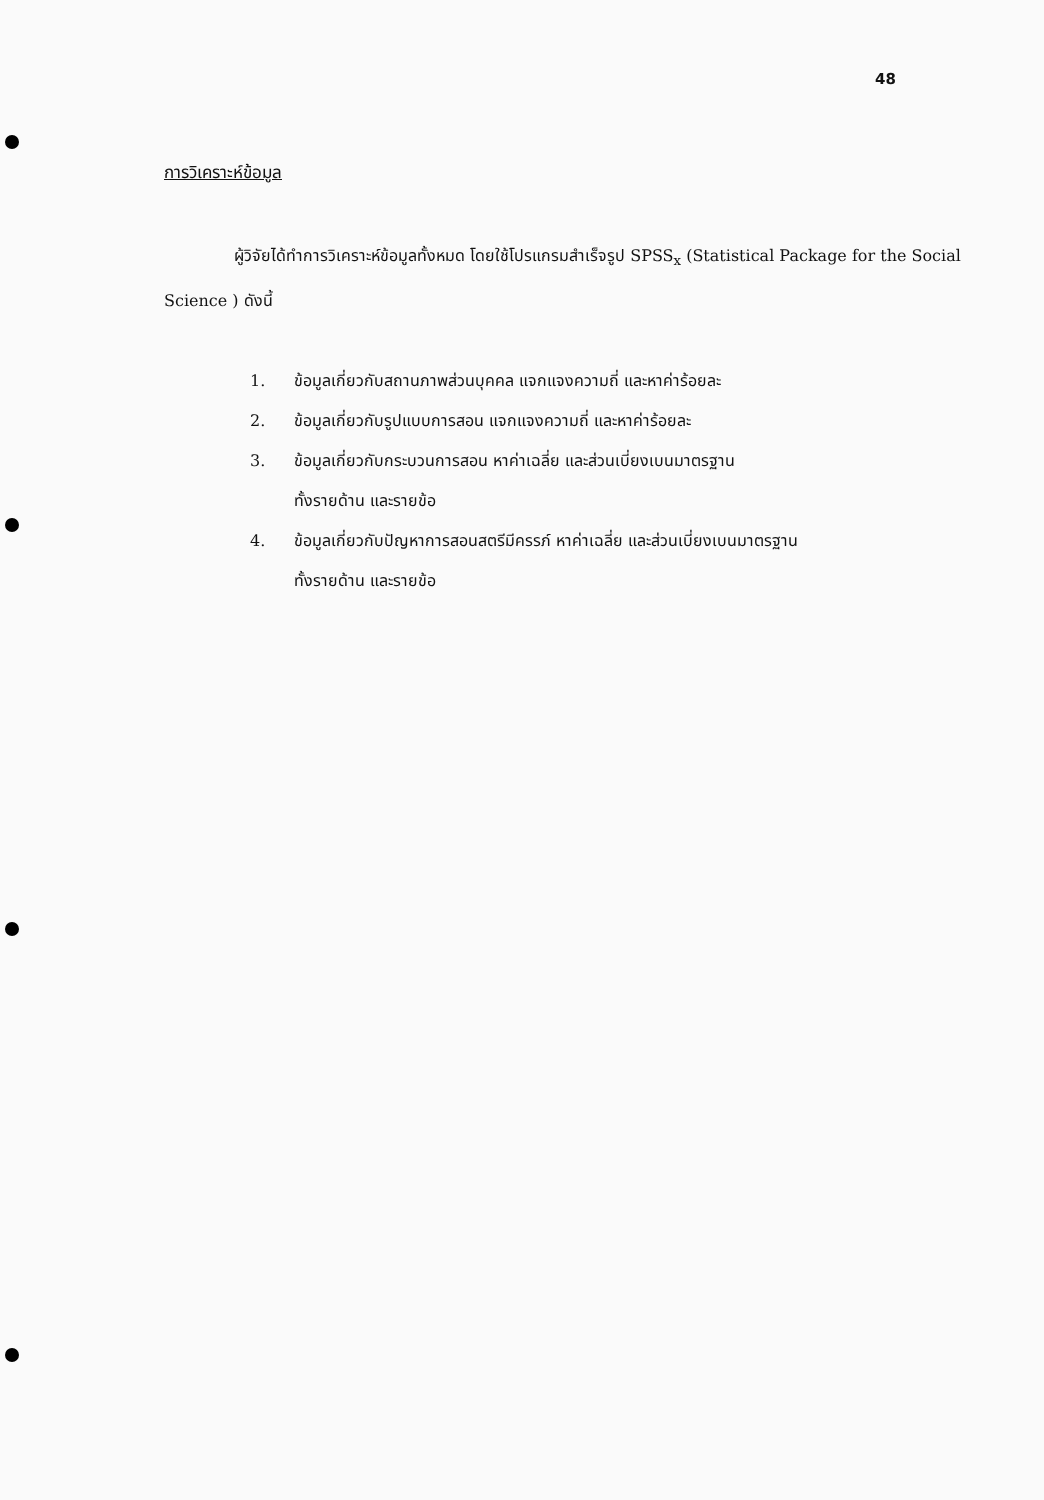48
การวิเคราะห์ข้อมูล
ผู้วิจัยได้ทำการวิเคราะห์ข้อมูลทั้งหมด โดยใช้โปรแกรมสำเร็จรูป SPSS<sub>x</sub> (Statistical Package for the Social Science ) ดังนี้
1. ข้อมูลเกี่ยวกับสถานภาพส่วนบุคคล แจกแจงความถี่ และหาค่าร้อยละ
2. ข้อมูลเกี่ยวกับรูปแบบการสอน แจกแจงความถี่ และหาค่าร้อยละ
3. ข้อมูลเกี่ยวกับกระบวนการสอน หาค่าเฉลี่ย และส่วนเบี่ยงเบนมาตรฐาน
ทั้งรายด้าน และรายข้อ
4. ข้อมูลเกี่ยวกับปัญหาการสอนสตรีมีครรภ์ หาค่าเฉลี่ย และส่วนเบี่ยงเบนมาตรฐาน
ทั้งรายด้าน และรายข้อ